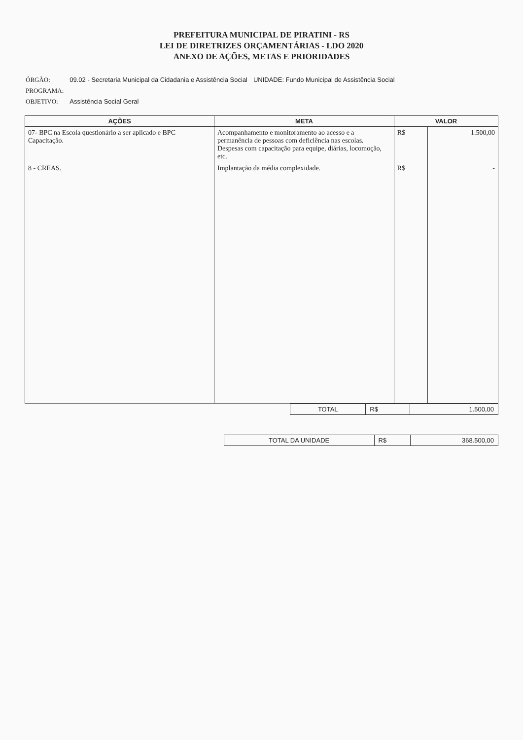PREFEITURA MUNICIPAL DE PIRATINI - RS
LEI DE DIRETRIZES ORÇAMENTÁRIAS - LDO 2020
ANEXO DE AÇÕES, METAS E PRIORIDADES
| ÓRGÃO: | 09.02 - Secretaria Municipal da Cidadania e Assistência Social | UNIDADE: Fundo Municipal de Assistência Social |
| PROGRAMA: | | |
| OBJETIVO: | Assistência Social Geral | |
| AÇÕES | META | VALOR | |
| --- | --- | --- | --- |
| 07- BPC na Escola questionário a ser aplicado e BPC Capacitação. | Acompanhamento e monitoramento ao acesso e a permanência de pessoas com deficiência nas escolas. Despesas com capacitação para equipe, diárias, locomoção, etc. | R$ | 1.500,00 |
| 8 - CREAS. | Implantação da média complexidade. | R$ | - |
| TOTAL | R$ | 1.500,00 |
| TOTAL DA UNIDADE | R$ | 368.500,00 |